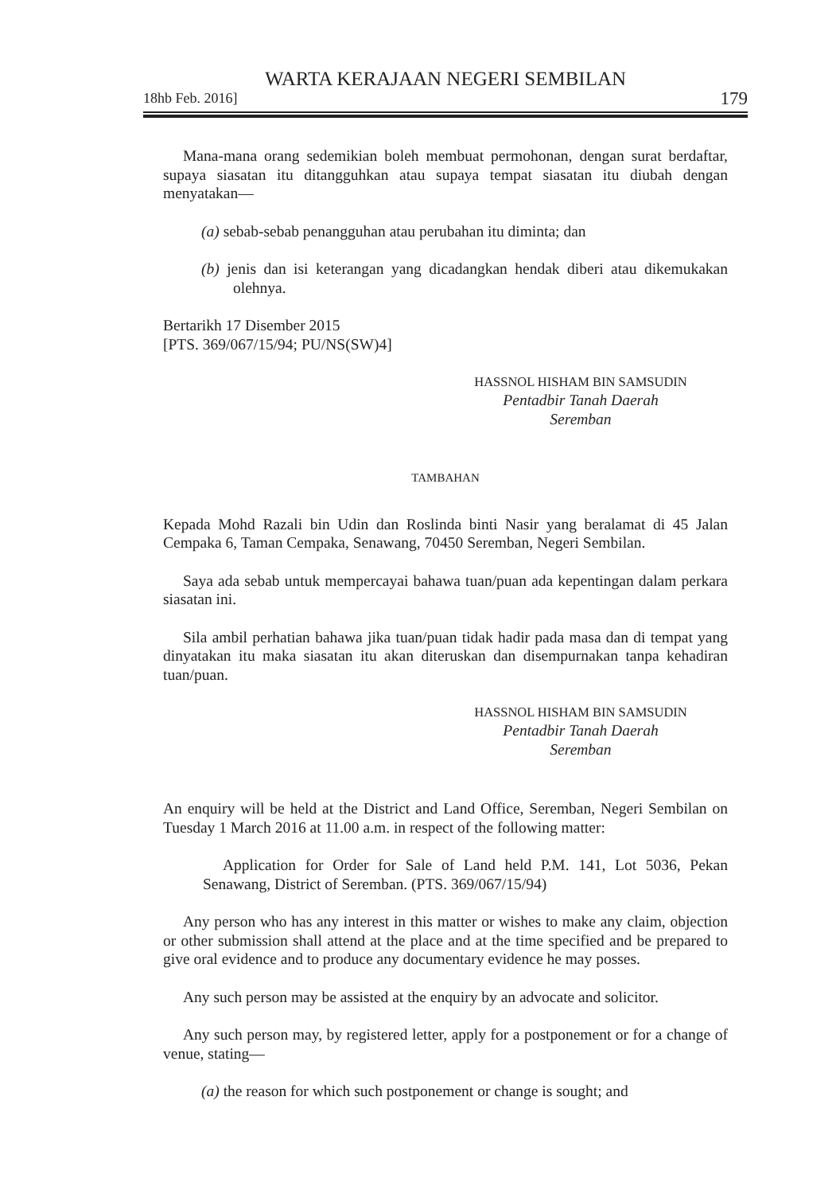WARTA KERAJAAN NEGERI SEMBILAN
18hb Feb. 2016] 179
Mana-mana orang sedemikian boleh membuat permohonan, dengan surat berdaftar, supaya siasatan itu ditangguhkan atau supaya tempat siasatan itu diubah dengan menyatakan—
(a) sebab-sebab penangguhan atau perubahan itu diminta; dan
(b) jenis dan isi keterangan yang dicadangkan hendak diberi atau dikemukakan olehnya.
Bertarikh 17 Disember 2015
[PTS. 369/067/15/94; PU/NS(SW)4]
HASSNOL HISHAM BIN SAMSUDIN
Pentadbir Tanah Daerah
Seremban
TAMBAHAN
Kepada Mohd Razali bin Udin dan Roslinda binti Nasir yang beralamat di 45 Jalan Cempaka 6, Taman Cempaka, Senawang, 70450 Seremban, Negeri Sembilan.
Saya ada sebab untuk mempercayai bahawa tuan/puan ada kepentingan dalam perkara siasatan ini.
Sila ambil perhatian bahawa jika tuan/puan tidak hadir pada masa dan di tempat yang dinyatakan itu maka siasatan itu akan diteruskan dan disempurnakan tanpa kehadiran tuan/puan.
HASSNOL HISHAM BIN SAMSUDIN
Pentadbir Tanah Daerah
Seremban
An enquiry will be held at the District and Land Office, Seremban, Negeri Sembilan on Tuesday 1 March 2016 at 11.00 a.m. in respect of the following matter:
Application for Order for Sale of Land held P.M. 141, Lot 5036, Pekan Senawang, District of Seremban. (PTS. 369/067/15/94)
Any person who has any interest in this matter or wishes to make any claim, objection or other submission shall attend at the place and at the time specified and be prepared to give oral evidence and to produce any documentary evidence he may posses.
Any such person may be assisted at the enquiry by an advocate and solicitor.
Any such person may, by registered letter, apply for a postponement or for a change of venue, stating—
(a) the reason for which such postponement or change is sought; and